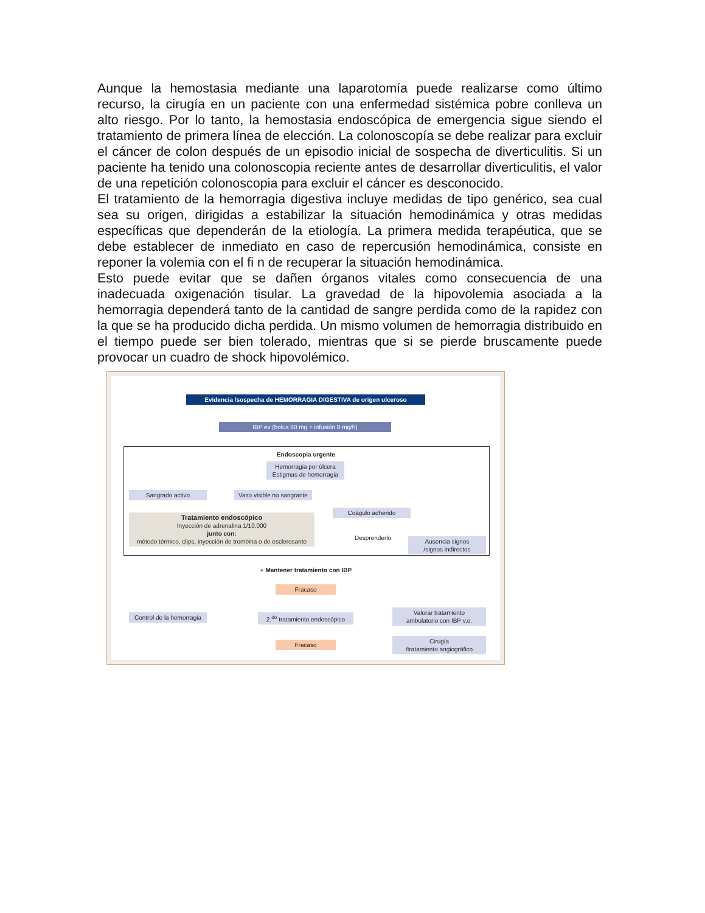Aunque la hemostasia mediante una laparotomía puede realizarse como último recurso, la cirugía en un paciente con una enfermedad sistémica pobre conlleva un alto riesgo. Por lo tanto, la hemostasia endoscópica de emergencia sigue siendo el tratamiento de primera línea de elección. La colonoscopía se debe realizar para excluir el cáncer de colon después de un episodio inicial de sospecha de diverticulitis. Si un paciente ha tenido una colonoscopia reciente antes de desarrollar diverticulitis, el valor de una repetición colonoscopia para excluir el cáncer es desconocido.
El tratamiento de la hemorragia digestiva incluye medidas de tipo genérico, sea cual sea su origen, dirigidas a estabilizar la situación hemodinámica y otras medidas específicas que dependerán de la etiología. La primera medida terapéutica, que se debe establecer de inmediato en caso de repercusión hemodinámica, consiste en reponer la volemia con el fi n de recuperar la situación hemodinámica.
Esto puede evitar que se dañen órganos vitales como consecuencia de una inadecuada oxigenación tisular. La gravedad de la hipovolemia asociada a la hemorragia dependerá tanto de la cantidad de sangre perdida como de la rapidez con la que se ha producido dicha perdida. Un mismo volumen de hemorragia distribuido en el tiempo puede ser bien tolerado, mientras que si se pierde bruscamente puede provocar un cuadro de shock hipovolémico.
Evidencia /sospecha de HEMORRAGIA DIGESTIVA de origen ulceroso
IBP ev (bolus 80 mg + infusión 8 mg/h)
Endoscopia urgente
Hemorragia por úlcera
Estigmas de hemorragia
Sangrado activo
Vaso visible no sangrante
Coágulo adherido
Desprenderlo
Ausencia signos
/signos indirectos
Tratamiento endoscópico
Inyección de adrenalina 1/10.000
junto con:
método térmico, clips, inyección de trombina o de esclerosante
+ Mantener tratamiento con IBP
Fracaso
Control de la hemorragia
2.<sup>do</sup> tratamiento endoscópico
Valorar tratamiento
ambulatorio con IBP v.o.
Fracaso
Cirugía
/tratamiento angiográfico